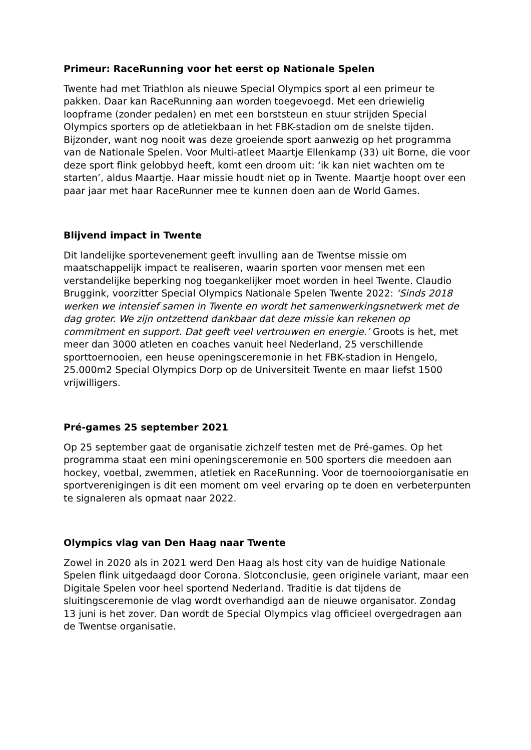Primeur: RaceRunning voor het eerst op Nationale Spelen
Twente had met Triathlon als nieuwe Special Olympics sport al een primeur te pakken. Daar kan RaceRunning aan worden toegevoegd. Met een driewielig loopframe (zonder pedalen) en met een borststeun en stuur strijden Special Olympics sporters op de atletiekbaan in het FBK-stadion om de snelste tijden. Bijzonder, want nog nooit was deze groeiende sport aanwezig op het programma van de Nationale Spelen. Voor Multi-atleet Maartje Ellenkamp (33) uit Borne, die voor deze sport flink gelobbyd heeft, komt een droom uit: ‘ik kan niet wachten om te starten’, aldus Maartje. Haar missie houdt niet op in Twente. Maartje hoopt over een paar jaar met haar RaceRunner mee te kunnen doen aan de World Games.
Blijvend impact in Twente
Dit landelijke sportevenement geeft invulling aan de Twentse missie om maatschappelijk impact te realiseren, waarin sporten voor mensen met een verstandelijke beperking nog toegankelijker moet worden in heel Twente. Claudio Bruggink, voorzitter Special Olympics Nationale Spelen Twente 2022: ‘Sinds 2018 werken we intensief samen in Twente en wordt het samenwerkingsnetwerk met de dag groter. We zijn ontzettend dankbaar dat deze missie kan rekenen op commitment en support. Dat geeft veel vertrouwen en energie.’ Groots is het, met meer dan 3000 atleten en coaches vanuit heel Nederland, 25 verschillende sporttoernooien, een heuse openingsceremonie in het FBK-stadion in Hengelo, 25.000m2 Special Olympics Dorp op de Universiteit Twente en maar liefst 1500 vrijwilligers.
Pré-games 25 september 2021
Op 25 september gaat de organisatie zichzelf testen met de Pré-games. Op het programma staat een mini openingsceremonie en 500 sporters die meedoen aan hockey, voetbal, zwemmen, atletiek en RaceRunning. Voor de toernooiorganisatie en sportverenigingen is dit een moment om veel ervaring op te doen en verbeterpunten te signaleren als opmaat naar 2022.
Olympics vlag van Den Haag naar Twente
Zowel in 2020 als in 2021 werd Den Haag als host city van de huidige Nationale Spelen flink uitgedaagd door Corona. Slotconclusie, geen originele variant, maar een Digitale Spelen voor heel sportend Nederland. Traditie is dat tijdens de sluitingsceremonie de vlag wordt overhandigd aan de nieuwe organisator. Zondag 13 juni is het zover. Dan wordt de Special Olympics vlag officieel overgedragen aan de Twentse organisatie.